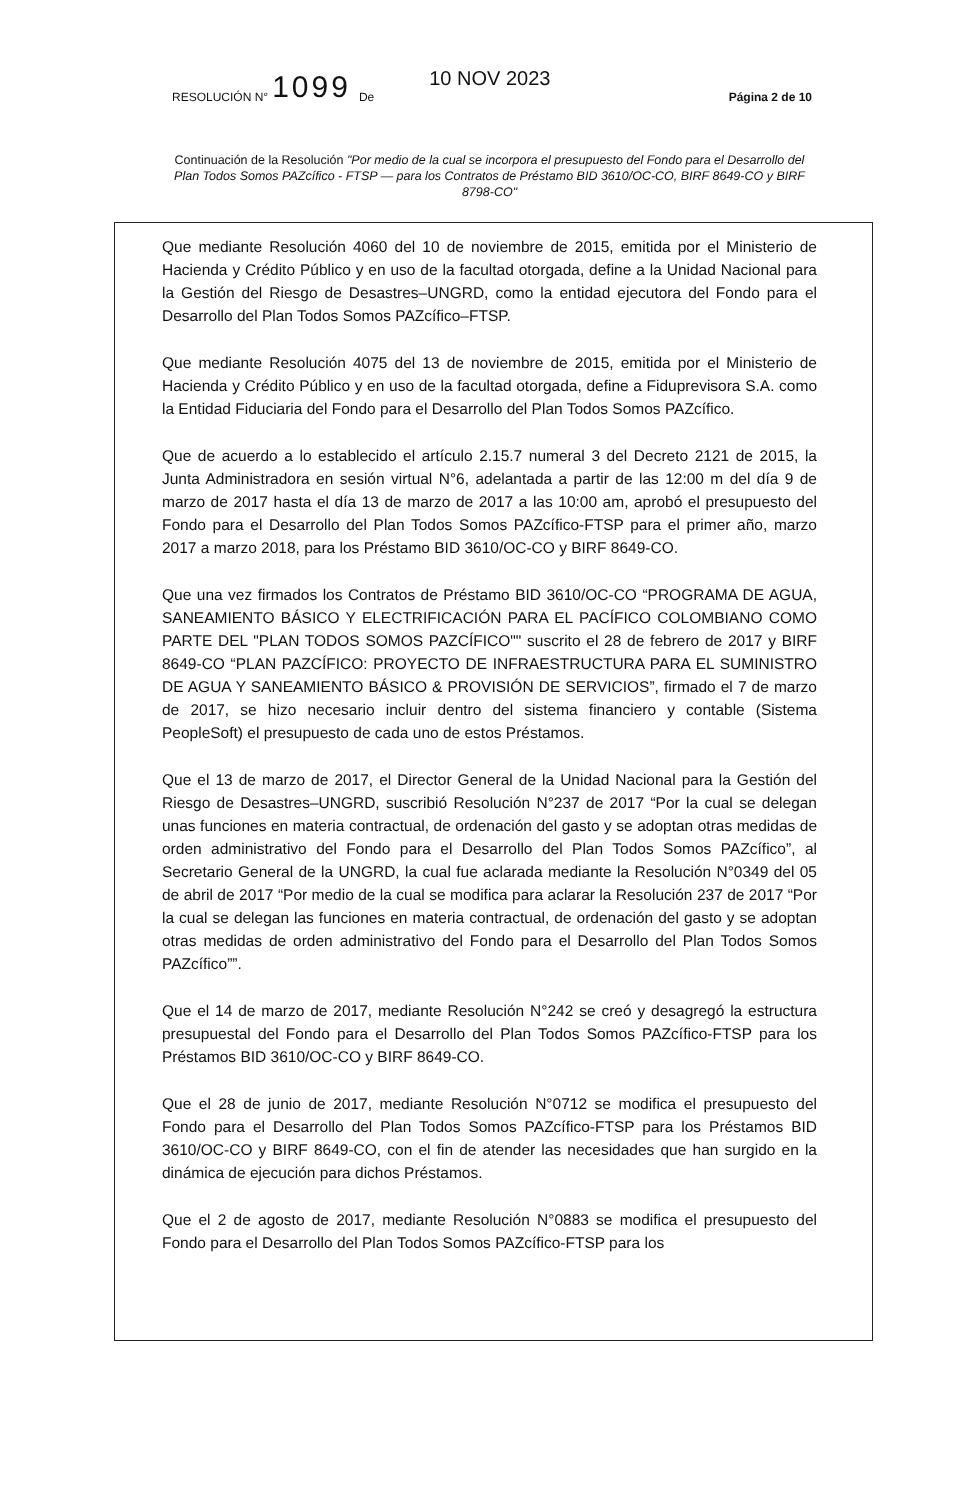RESOLUCIÓN N° 1099 De 10 NOV 2023 Página 2 de 10
Continuación de la Resolución "Por medio de la cual se incorpora el presupuesto del Fondo para el Desarrollo del Plan Todos Somos PAZcífico - FTSP — para los Contratos de Préstamo BID 3610/OC-CO, BIRF 8649-CO y BIRF 8798-CO"
Que mediante Resolución 4060 del 10 de noviembre de 2015, emitida por el Ministerio de Hacienda y Crédito Público y en uso de la facultad otorgada, define a la Unidad Nacional para la Gestión del Riesgo de Desastres–UNGRD, como la entidad ejecutora del Fondo para el Desarrollo del Plan Todos Somos PAZcífico–FTSP.
Que mediante Resolución 4075 del 13 de noviembre de 2015, emitida por el Ministerio de Hacienda y Crédito Público y en uso de la facultad otorgada, define a Fiduprevisora S.A. como la Entidad Fiduciaria del Fondo para el Desarrollo del Plan Todos Somos PAZcífico.
Que de acuerdo a lo establecido el artículo 2.15.7 numeral 3 del Decreto 2121 de 2015, la Junta Administradora en sesión virtual N°6, adelantada a partir de las 12:00 m del día 9 de marzo de 2017 hasta el día 13 de marzo de 2017 a las 10:00 am, aprobó el presupuesto del Fondo para el Desarrollo del Plan Todos Somos PAZcífico-FTSP para el primer año, marzo 2017 a marzo 2018, para los Préstamo BID 3610/OC-CO y BIRF 8649-CO.
Que una vez firmados los Contratos de Préstamo BID 3610/OC-CO “PROGRAMA DE AGUA, SANEAMIENTO BÁSICO Y ELECTRIFICACIÓN PARA EL PACÍFICO COLOMBIANO COMO PARTE DEL "PLAN TODOS SOMOS PAZCÍFICO"" suscrito el 28 de febrero de 2017 y BIRF 8649-CO “PLAN PAZCÍFICO: PROYECTO DE INFRAESTRUCTURA PARA EL SUMINISTRO DE AGUA Y SANEAMIENTO BÁSICO & PROVISIÓN DE SERVICIOS”, firmado el 7 de marzo de 2017, se hizo necesario incluir dentro del sistema financiero y contable (Sistema PeopleSoft) el presupuesto de cada uno de estos Préstamos.
Que el 13 de marzo de 2017, el Director General de la Unidad Nacional para la Gestión del Riesgo de Desastres–UNGRD, suscribió Resolución N°237 de 2017 “Por la cual se delegan unas funciones en materia contractual, de ordenación del gasto y se adoptan otras medidas de orden administrativo del Fondo para el Desarrollo del Plan Todos Somos PAZcífico”, al Secretario General de la UNGRD, la cual fue aclarada mediante la Resolución N°0349 del 05 de abril de 2017 “Por medio de la cual se modifica para aclarar la Resolución 237 de 2017 “Por la cual se delegan las funciones en materia contractual, de ordenación del gasto y se adoptan otras medidas de orden administrativo del Fondo para el Desarrollo del Plan Todos Somos PAZcífico””.
Que el 14 de marzo de 2017, mediante Resolución N°242 se creó y desagregó la estructura presupuestal del Fondo para el Desarrollo del Plan Todos Somos PAZcífico-FTSP para los Préstamos BID 3610/OC-CO y BIRF 8649-CO.
Que el 28 de junio de 2017, mediante Resolución N°0712 se modifica el presupuesto del Fondo para el Desarrollo del Plan Todos Somos PAZcífico-FTSP para los Préstamos BID 3610/OC-CO y BIRF 8649-CO, con el fin de atender las necesidades que han surgido en la dinámica de ejecución para dichos Préstamos.
Que el 2 de agosto de 2017, mediante Resolución N°0883 se modifica el presupuesto del Fondo para el Desarrollo del Plan Todos Somos PAZcífico-FTSP para los